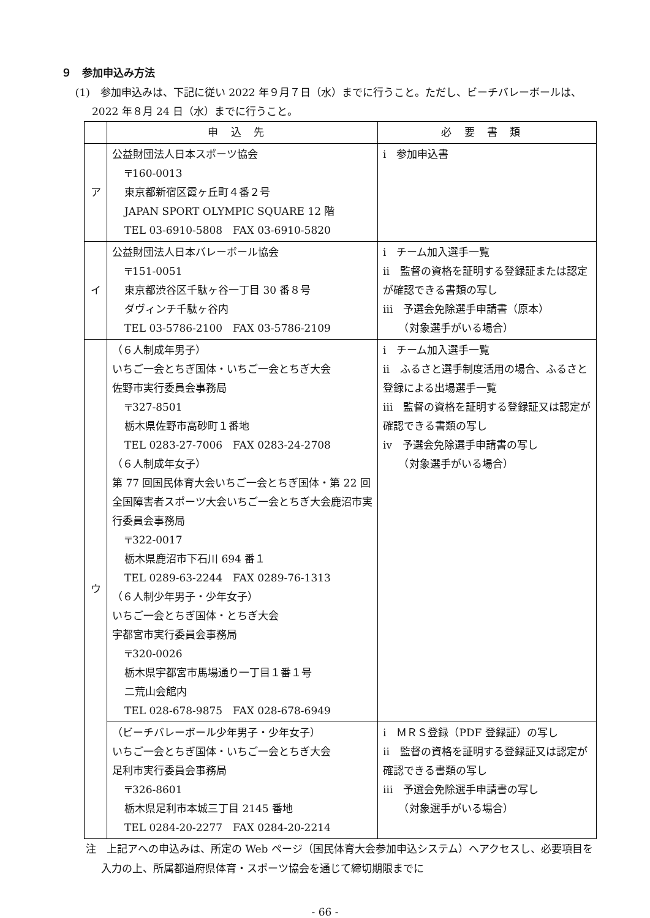９　参加申込み方法
(1)　参加申込みは、下記に従い 2022 年９月７日（水）までに行うこと。ただし、ビーチバレーボールは、2022 年８月 24 日（水）までに行うこと。
| | 申込先 | 必要書類 |
| --- | --- | --- |
| ア | 公益財団法人日本スポーツ協会 〒160-0013 東京都新宿区霞ヶ丘町４番２号 JAPAN SPORT OLYMPIC SQUARE 12 階 TEL 03-6910-5808 FAX 03-6910-5820 | ⅰ 参加申込書 |
| イ | 公益財団法人日本バレーボール協会 〒151-0051 東京都渋谷区千駄ヶ谷一丁目 30 番８号 ダヴィンチ千駄ヶ谷内 TEL 03-5786-2100 FAX 03-5786-2109 | ⅰ チーム加入選手一覧 ⅱ 監督の資格を証明する登録証または認定が確認できる書類の写し ⅲ 予選会免除選手申請書（原本） （対象選手がいる場合） |
| ウ | （６人制成年男子） いちご一会とちぎ国体・いちご一会とちぎ大会 佐野市実行委員会事務局 〒327-8501 栃木県佐野市高砂町１番地 TEL 0283-27-7006 FAX 0283-24-2708 （６人制成年女子） 第 77 回国民体育大会いちご一会とちぎ国体・第 22 回全国障害者スポーツ大会いちご一会とちぎ大会鹿沼市実行委員会事務局 〒322-0017 栃木県鹿沼市下石川 694 番１ TEL 0289-63-2244 FAX 0289-76-1313 （６人制少年男子・少年女子） いちご一会とちぎ国体・とちぎ大会 宇都宮市実行委員会事務局 〒320-0026 栃木県宇都宮市馬場通り一丁目１番１号 二荒山会館内 TEL 028-678-9875 FAX 028-678-6949 | ⅰ チーム加入選手一覧 ⅱ ふるさと選手制度活用の場合、ふるさと登録による出場選手一覧 ⅲ 監督の資格を証明する登録証又は認定が確認できる書類の写し ⅳ 予選会免除選手申請書の写し （対象選手がいる場合） |
| | （ビーチバレーボール少年男子・少年女子） いちご一会とちぎ国体・いちご一会とちぎ大会 足利市実行委員会事務局 〒326-8601 栃木県足利市本城三丁目 2145 番地 TEL 0284-20-2277 FAX 0284-20-2214 | ⅰ ＭＲＳ登録（PDF 登録証）の写し ⅱ 監督の資格を証明する登録証又は認定が確認できる書類の写し ⅲ 予選会免除選手申請書の写し （対象選手がいる場合） |
注　上記アへの申込みは、所定の Web ページ（国民体育大会参加申込システム）へアクセスし、必要項目を入力の上、所属都道府県体育・スポーツ協会を通じて締切期限までに
- 66 -